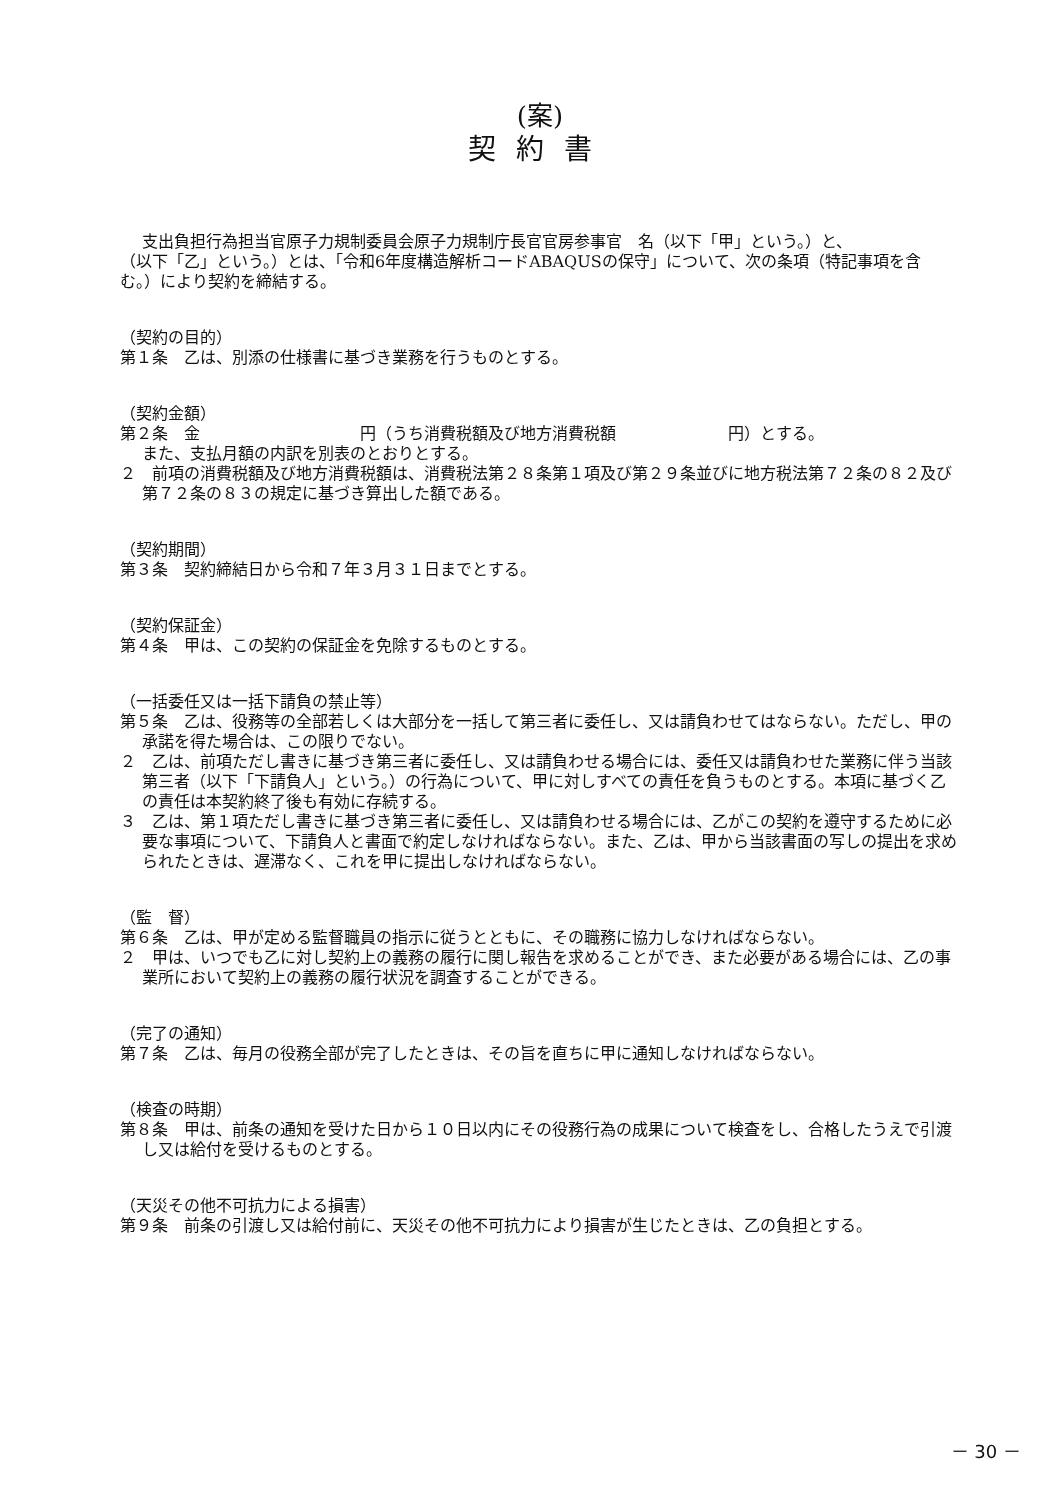(案)
契約書
支出負担行為担当官原子力規制委員会原子力規制庁長官官房参事官　名（以下「甲」という。）と、　　　　　　　　　　　　　　　　　　（以下「乙」という。）とは、「令和6年度構造解析コードABAQUSの保守」について、次の条項（特記事項を含む。）により契約を締結する。
（契約の目的）
第１条　乙は、別添の仕様書に基づき業務を行うものとする。
（契約金額）
第２条　金　　　　　　　　　　円（うち消費税額及び地方消費税額　　　　　　　円）とする。
また、支払月額の内訳を別表のとおりとする。
２　前項の消費税額及び地方消費税額は、消費税法第２８条第１項及び第２９条並びに地方税法第７２条の８２及び第７２条の８３の規定に基づき算出した額である。
（契約期間）
第３条　契約締結日から令和７年３月３１日までとする。
（契約保証金）
第４条　甲は、この契約の保証金を免除するものとする。
（一括委任又は一括下請負の禁止等）
第５条　乙は、役務等の全部若しくは大部分を一括して第三者に委任し、又は請負わせてはならない。ただし、甲の承諾を得た場合は、この限りでない。
２　乙は、前項ただし書きに基づき第三者に委任し、又は請負わせる場合には、委任又は請負わせた業務に伴う当該第三者（以下「下請負人」という。）の行為について、甲に対しすべての責任を負うものとする。本項に基づく乙の責任は本契約終了後も有効に存続する。
３　乙は、第１項ただし書きに基づき第三者に委任し、又は請負わせる場合には、乙がこの契約を遵守するために必要な事項について、下請負人と書面で約定しなければならない。また、乙は、甲から当該書面の写しの提出を求められたときは、遅滞なく、これを甲に提出しなければならない。
（監　督）
第６条　乙は、甲が定める監督職員の指示に従うとともに、その職務に協力しなければならない。
２　甲は、いつでも乙に対し契約上の義務の履行に関し報告を求めることができ、また必要がある場合には、乙の事業所において契約上の義務の履行状況を調査することができる。
（完了の通知）
第７条　乙は、毎月の役務全部が完了したときは、その旨を直ちに甲に通知しなければならない。
（検査の時期）
第８条　甲は、前条の通知を受けた日から１０日以内にその役務行為の成果について検査をし、合格したうえで引渡し又は給付を受けるものとする。
（天災その他不可抗力による損害）
第９条　前条の引渡し又は給付前に、天災その他不可抗力により損害が生じたときは、乙の負担とする。
－ 30 －